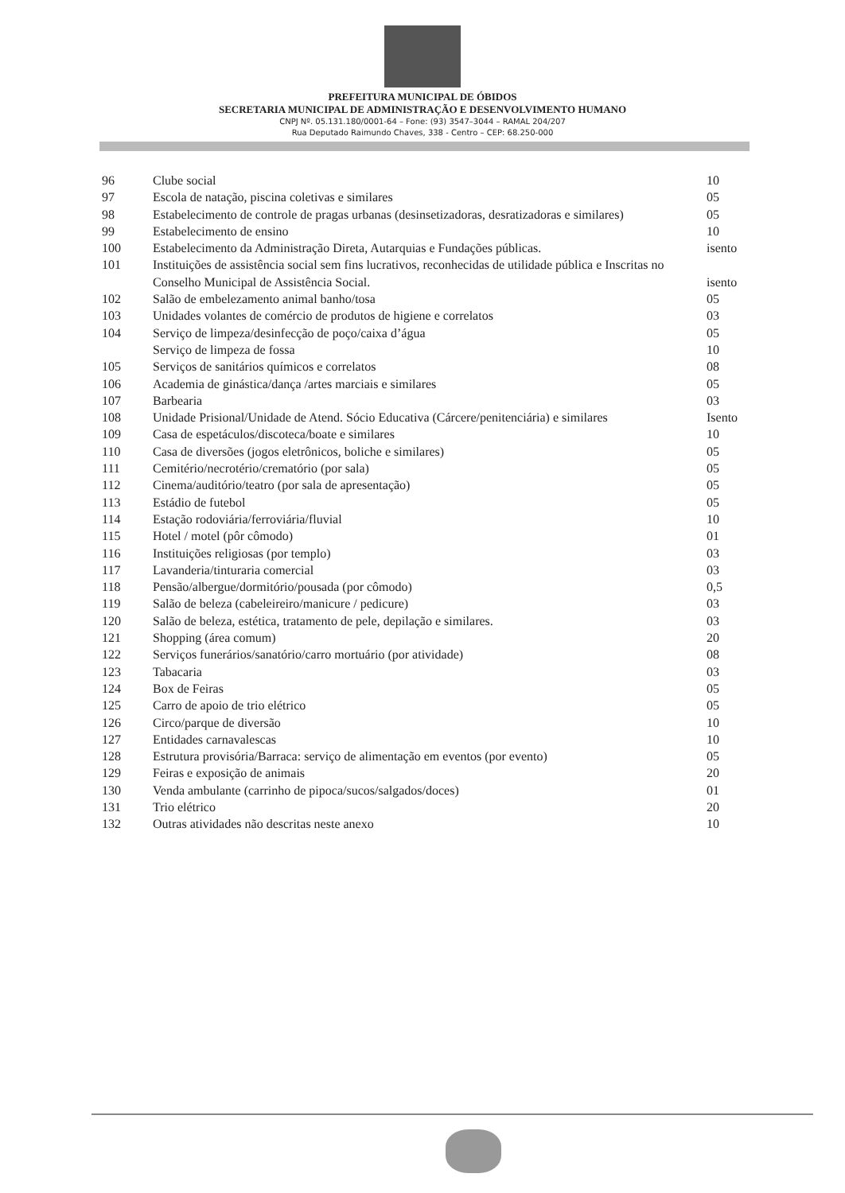PREFEITURA MUNICIPAL DE ÓBIDOS
SECRETARIA MUNICIPAL DE ADMINISTRAÇÃO E DESENVOLVIMENTO HUMANO
CNPJ Nº. 05.131.180/0001-64 – Fone: (93) 3547–3044 – RAMAL 204/207
Rua Deputado Raimundo Chaves, 338 - Centro – CEP: 68.250-000
| 96 | Clube social | 10 |
| 97 | Escola de natação, piscina coletivas e similares | 05 |
| 98 | Estabelecimento de controle de pragas urbanas (desinsetizadoras, desratizadoras e similares) | 05 |
| 99 | Estabelecimento de ensino | 10 |
| 100 | Estabelecimento da Administração Direta, Autarquias e Fundações públicas. | isento |
| 101 | Instituições de assistência social sem fins lucrativos, reconhecidas de utilidade pública e Inscritas no Conselho Municipal de Assistência Social. | isento |
| 102 | Salão de embelezamento animal banho/tosa | 05 |
| 103 | Unidades volantes de comércio de produtos de higiene e correlatos | 03 |
| 104 | Serviço de limpeza/desinfecção de poço/caixa d’água | 05 |
| | Serviço de limpeza de fossa | 10 |
| 105 | Serviços de sanitários químicos e correlatos | 08 |
| 106 | Academia de ginástica/dança /artes marciais e similares | 05 |
| 107 | Barbearia | 03 |
| 108 | Unidade Prisional/Unidade de Atend. Sócio Educativa (Cárcere/penitenciária) e similares | Isento |
| 109 | Casa de espetáculos/discoteca/boate e similares | 10 |
| 110 | Casa de diversões (jogos eletrônicos, boliche e similares) | 05 |
| 111 | Cemitério/necrotério/crematório (por sala) | 05 |
| 112 | Cinema/auditório/teatro (por sala de apresentação) | 05 |
| 113 | Estádio de futebol | 05 |
| 114 | Estação rodoviária/ferroviária/fluvial | 10 |
| 115 | Hotel / motel (pôr cômodo) | 01 |
| 116 | Instituições religiosas (por templo) | 03 |
| 117 | Lavanderia/tinturaria comercial | 03 |
| 118 | Pensão/albergue/dormitório/pousada (por cômodo) | 0,5 |
| 119 | Salão de beleza (cabeleireiro/manicure / pedicure) | 03 |
| 120 | Salão de beleza, estética, tratamento de pele, depilação e similares. | 03 |
| 121 | Shopping (área comum) | 20 |
| 122 | Serviços funerários/sanatório/carro mortuário (por atividade) | 08 |
| 123 | Tabacaria | 03 |
| 124 | Box de Feiras | 05 |
| 125 | Carro de apoio de trio elétrico | 05 |
| 126 | Circo/parque de diversão | 10 |
| 127 | Entidades carnavalescas | 10 |
| 128 | Estrutura provisória/Barraca: serviço de alimentação em eventos (por evento) | 05 |
| 129 | Feiras e exposição de animais | 20 |
| 130 | Venda ambulante (carrinho de pipoca/sucos/salgados/doces) | 01 |
| 131 | Trio elétrico | 20 |
| 132 | Outras atividades não descritas neste anexo | 10 |